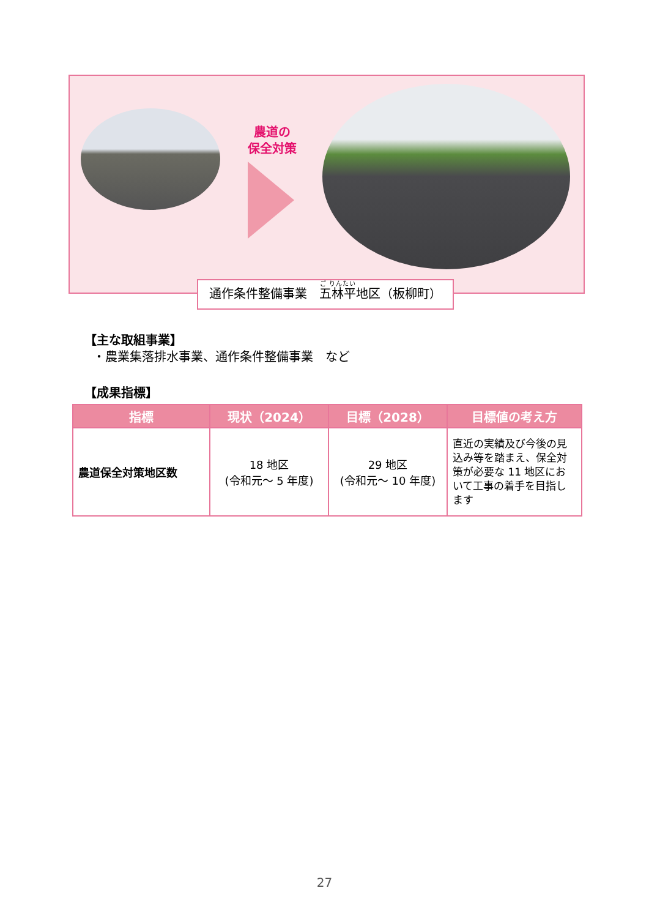農道の
保全対策
通作条件整備事業　五林平地区（板柳町）
【主な取組事業】
・農業集落排水事業、通作条件整備事業　など
【成果指標】
| 指標 | 現状（2024） | 目標（2028） | 目標値の考え方 |
| --- | --- | --- | --- |
| 農道保全対策地区数 | 18 地区 (令和元～ 5 年度) | 29 地区 (令和元～ 10 年度) | 直近の実績及び今後の見込み等を踏まえ、保全対策が必要な 11 地区において工事の着手を目指します |
27